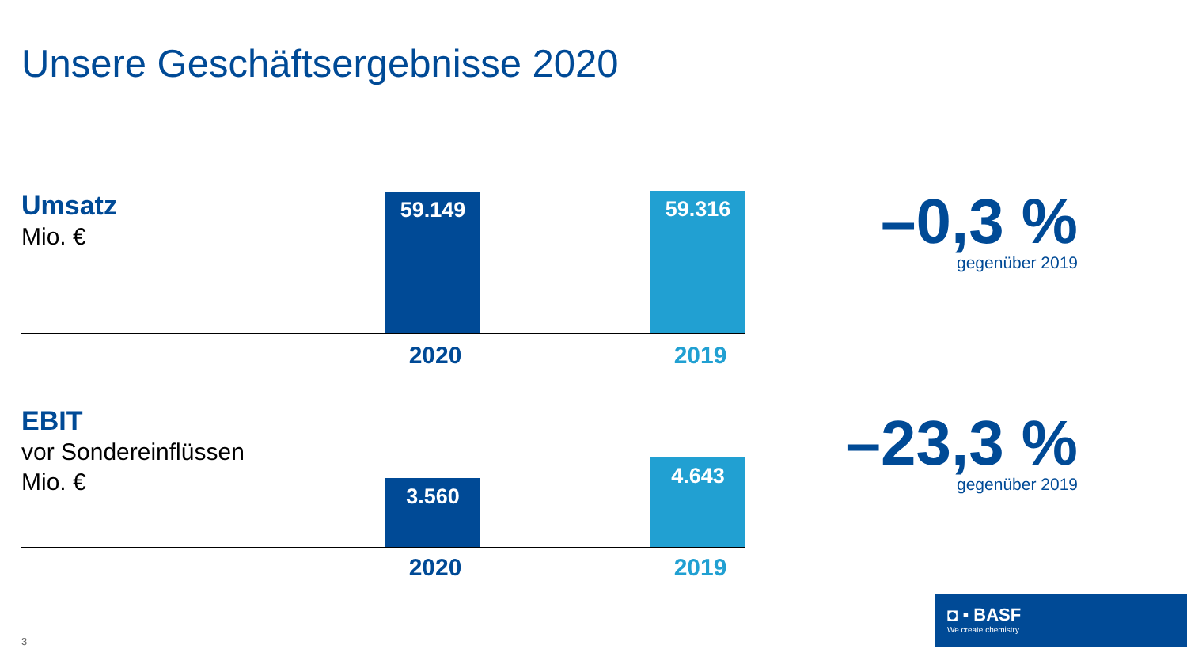Unsere Geschäftsergebnisse 2020
Umsatz
Mio. €
59.149 59.316
2020 2019
–0,3 %
gegenüber 2019
EBIT
vor Sondereinflüssen
Mio. €
3.560
4.643
2020 2019
–23,3 %
gegenüber 2019
3
◘ ▪ BASF
We create chemistry